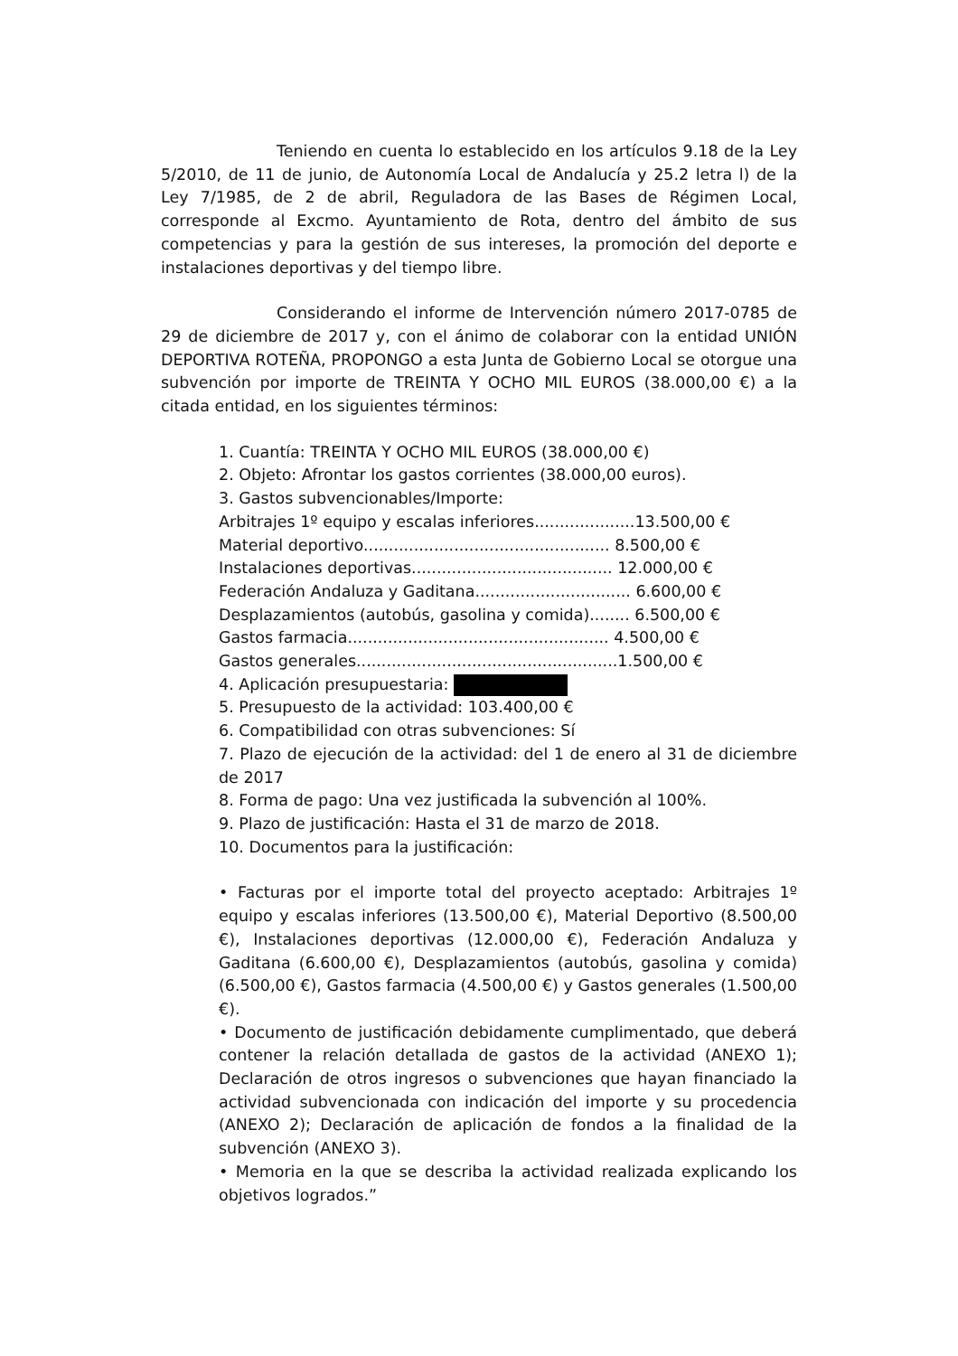Teniendo en cuenta lo establecido en los artículos 9.18 de la Ley 5/2010, de 11 de junio, de Autonomía Local de Andalucía y 25.2 letra l) de la Ley 7/1985, de 2 de abril, Reguladora de las Bases de Régimen Local, corresponde al Excmo. Ayuntamiento de Rota, dentro del ámbito de sus competencias y para la gestión de sus intereses, la promoción del deporte e instalaciones deportivas y del tiempo libre.
Considerando el informe de Intervención número 2017-0785 de 29 de diciembre de 2017 y, con el ánimo de colaborar con la entidad UNIÓN DEPORTIVA ROTEÑA, PROPONGO a esta Junta de Gobierno Local se otorgue una subvención por importe de TREINTA Y OCHO MIL EUROS (38.000,00 €) a la citada entidad, en los siguientes términos:
1. Cuantía: TREINTA Y OCHO MIL EUROS (38.000,00 €)
2. Objeto: Afrontar los gastos corrientes (38.000,00 euros).
3. Gastos subvencionables/Importe:
Arbitrajes 1º equipo y escalas inferiores....................13.500,00 €
Material deportivo................................................. 8.500,00 €
Instalaciones deportivas........................................ 12.000,00 €
Federación Andaluza y Gaditana............................... 6.600,00 €
Desplazamientos (autobús, gasolina y comida)........ 6.500,00 €
Gastos farmacia.................................................... 4.500,00 €
Gastos generales....................................................1.500,00 €
4. Aplicación presupuestaria:
5. Presupuesto de la actividad: 103.400,00 €
6. Compatibilidad con otras subvenciones: Sí
7. Plazo de ejecución de la actividad: del 1 de enero al 31 de diciembre de 2017
8. Forma de pago: Una vez justificada la subvención al 100%.
9. Plazo de justificación: Hasta el 31 de marzo de 2018.
10. Documentos para la justificación:
• Facturas por el importe total del proyecto aceptado: Arbitrajes 1º equipo y escalas inferiores (13.500,00 €), Material Deportivo (8.500,00 €), Instalaciones deportivas (12.000,00 €), Federación Andaluza y Gaditana (6.600,00 €), Desplazamientos (autobús, gasolina y comida) (6.500,00 €), Gastos farmacia (4.500,00 €) y Gastos generales (1.500,00 €).
• Documento de justificación debidamente cumplimentado, que deberá contener la relación detallada de gastos de la actividad (ANEXO 1); Declaración de otros ingresos o subvenciones que hayan financiado la actividad subvencionada con indicación del importe y su procedencia (ANEXO 2); Declaración de aplicación de fondos a la finalidad de la subvención (ANEXO 3).
• Memoria en la que se describa la actividad realizada explicando los objetivos logrados.”